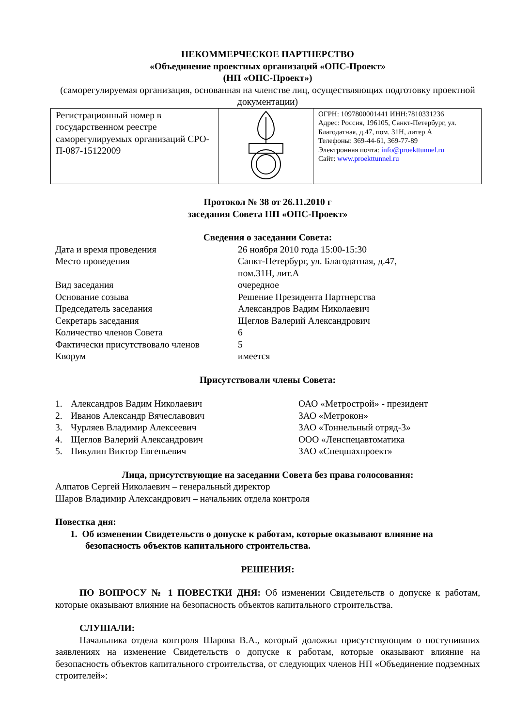НЕКОММЕРЧЕСКОЕ ПАРТНЕРСТВО
«Объединение проектных организаций «ОПС-Проект»
(НП «ОПС-Проект»)
(саморегулируемая организация, основанная на членстве лиц, осуществляющих подготовку проектной документации)
| Регистрационный номер в государственном реестре саморегулируемых организаций СРО-П-087-15122009 | | ОГРН: 1097800001441 ИНН:7810331236 Адрес: Россия, 196105, Санкт-Петербург, ул. Благодатная, д.47, пом. 31Н, литер А Телефоны: 369-44-61, 369-77-89 Электронная почта: info@proekttunnel.ru Сайт: www.proekttunnel.ru |
Протокол № 38 от 26.11.2010 г
заседания Совета НП «ОПС-Проект»
Сведения о заседании Совета:
| Дата и время проведения | 26 ноября 2010 года 15:00-15:30 |
| Место проведения | Санкт-Петербург, ул. Благодатная, д.47, пом.31Н, лит.А |
| Вид заседания | очередное |
| Основание созыва | Решение Президента Партнерства |
| Председатель заседания | Александров Вадим Николаевич |
| Секретарь заседания | Щеглов Валерий Александрович |
| Количество членов Совета | 6 |
| Фактически присутствовало членов | 5 |
| Кворум | имеется |
Присутствовали члены Совета:
| 1. | Александров Вадим Николаевич | ОАО «Метрострой» - президент |
| 2. | Иванов Александр Вячеславович | ЗАО «Метрокон» |
| 3. | Чурляев Владимир Алексеевич | ЗАО «Тоннельный отряд-3» |
| 4. | Щеглов Валерий Александрович | ООО «Ленспецавтоматика |
| 5. | Никулин Виктор Евгеньевич | ЗАО «Спецшахпроект» |
Лица, присутствующие на заседании Совета без права голосования:
Алпатов Сергей Николаевич – генеральный директор
Шаров Владимир Александрович – начальник отдела контроля
Повестка дня:
1. Об изменении Свидетельств о допуске к работам, которые оказывают влияние на безопасность объектов капитального строительства.
РЕШЕНИЯ:
ПО ВОПРОСУ № 1 ПОВЕСТКИ ДНЯ: Об изменении Свидетельств о допуске к работам, которые оказывают влияние на безопасность объектов капитального строительства.
СЛУШАЛИ:
Начальника отдела контроля Шарова В.А., который доложил присутствующим о поступивших заявлениях на изменение Свидетельств о допуске к работам, которые оказывают влияние на безопасность объектов капитального строительства, от следующих членов НП «Объединение подземных строителей»: